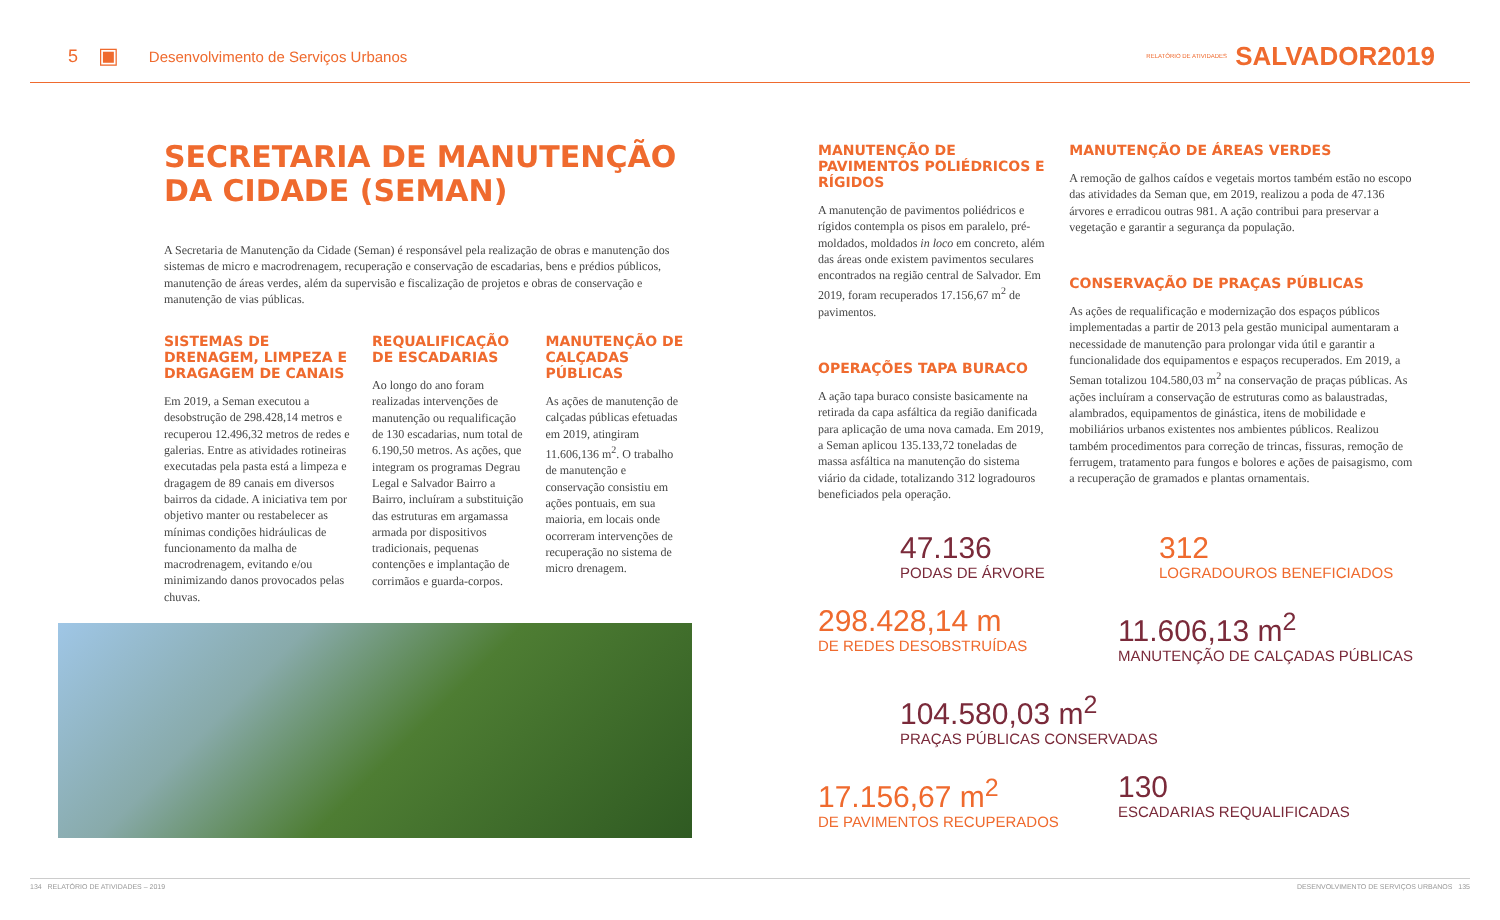5 ▣ Desenvolvimento de Serviços Urbanos RELATÓRIO DE ATIVIDADES SALVADOR2019
SECRETARIA DE MANUTENÇÃO DA CIDADE (SEMAN)
A Secretaria de Manutenção da Cidade (Seman) é responsável pela realização de obras e manutenção dos sistemas de micro e macrodrenagem, recuperação e conservação de escadarias, bens e prédios públicos, manutenção de áreas verdes, além da supervisão e fiscalização de projetos e obras de conservação e manutenção de vias públicas.
SISTEMAS DE DRENAGEM, LIMPEZA E DRAGAGEM DE CANAIS
Em 2019, a Seman executou a desobstrução de 298.428,14 metros e recuperou 12.496,32 metros de redes e galerias. Entre as atividades rotineiras executadas pela pasta está a limpeza e dragagem de 89 canais em diversos bairros da cidade. A iniciativa tem por objetivo manter ou restabelecer as mínimas condições hidráulicas de funcionamento da malha de macrodrenagem, evitando e/ou minimizando danos provocados pelas chuvas.
REQUALIFICAÇÃO DE ESCADARIAS
Ao longo do ano foram realizadas intervenções de manutenção ou requalificação de 130 escadarias, num total de 6.190,50 metros. As ações, que integram os programas Degrau Legal e Salvador Bairro a Bairro, incluíram a substituição das estruturas em argamassa armada por dispositivos tradicionais, pequenas contenções e implantação de corrimãos e guarda-corpos.
MANUTENÇÃO DE CALÇADAS PÚBLICAS
As ações de manutenção de calçadas públicas efetuadas em 2019, atingiram 11.606,136 m<sup>2</sup>. O trabalho de manutenção e conservação consistiu em ações pontuais, em sua maioria, em locais onde ocorreram intervenções de recuperação no sistema de micro drenagem.
MANUTENÇÃO DE PAVIMENTOS POLIÉDRICOS E RÍGIDOS
A manutenção de pavimentos poliédricos e rígidos contempla os pisos em paralelo, pré-moldados, moldados in loco em concreto, além das áreas onde existem pavimentos seculares encontrados na região central de Salvador. Em 2019, foram recuperados 17.156,67 m<sup>2</sup> de pavimentos.
OPERAÇÕES TAPA BURACO
A ação tapa buraco consiste basicamente na retirada da capa asfáltica da região danificada para aplicação de uma nova camada. Em 2019, a Seman aplicou 135.133,72 toneladas de massa asfáltica na manutenção do sistema viário da cidade, totalizando 312 logradouros beneficiados pela operação.
MANUTENÇÃO DE ÁREAS VERDES
A remoção de galhos caídos e vegetais mortos também estão no escopo das atividades da Seman que, em 2019, realizou a poda de 47.136 árvores e erradicou outras 981. A ação contribui para preservar a vegetação e garantir a segurança da população.
CONSERVAÇÃO DE PRAÇAS PÚBLICAS
As ações de requalificação e modernização dos espaços públicos implementadas a partir de 2013 pela gestão municipal aumentaram a necessidade de manutenção para prolongar vida útil e garantir a funcionalidade dos equipamentos e espaços recuperados. Em 2019, a Seman totalizou 104.580,03 m<sup>2</sup> na conservação de praças públicas. As ações incluíram a conservação de estruturas como as balaustradas, alambrados, equipamentos de ginástica, itens de mobilidade e mobiliários urbanos existentes nos ambientes públicos. Realizou também procedimentos para correção de trincas, fissuras, remoção de ferrugem, tratamento para fungos e bolores e ações de paisagismo, com a recuperação de gramados e plantas ornamentais.
47.136
PODAS DE ÁRVORE
312
LOGRADOUROS BENEFICIADOS
298.428,14 m
DE REDES DESOBSTRUÍDAS
11.606,13 m<sup>2</sup>
MANUTENÇÃO DE CALÇADAS PÚBLICAS
104.580,03 m<sup>2</sup>
PRAÇAS PÚBLICAS CONSERVADAS
17.156,67 m<sup>2</sup>
DE PAVIMENTOS RECUPERADOS
130
ESCADARIAS REQUALIFICADAS
134 RELATÓRIO DE ATIVIDADES – 2019 DESENVOLVIMENTO DE SERVIÇOS URBANOS 135